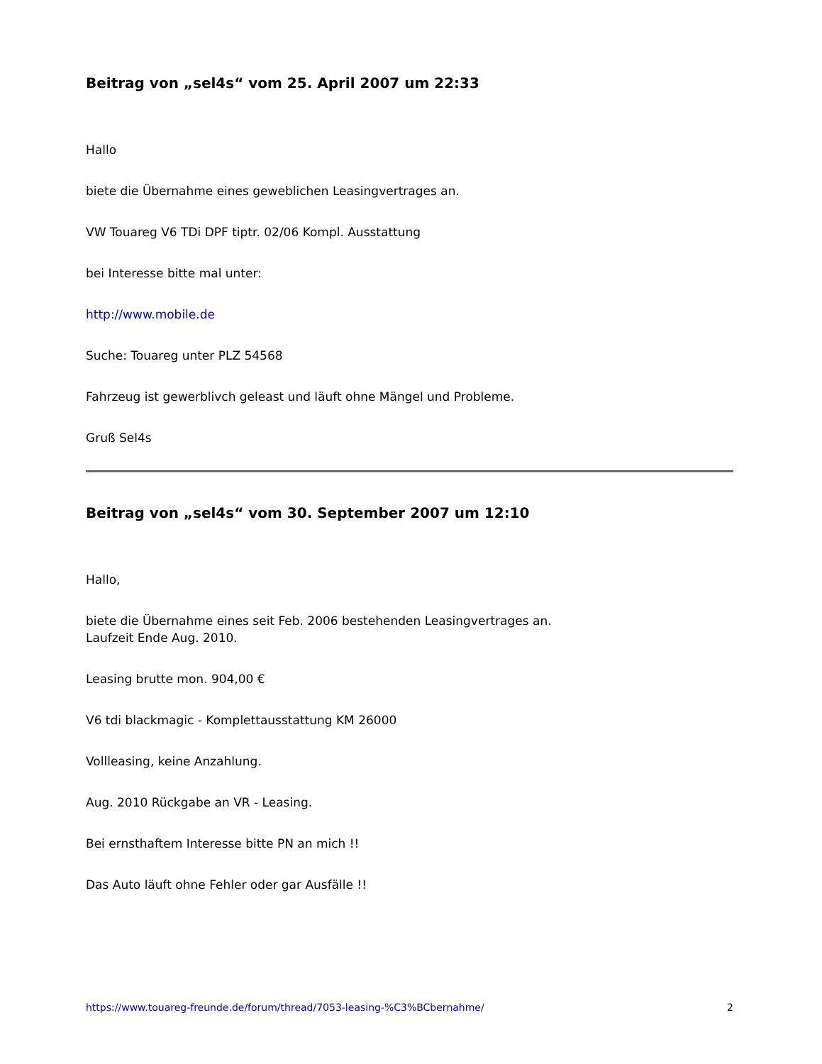Beitrag von „sel4s“ vom 25. April 2007 um 22:33
Hallo
biete die Übernahme eines geweblichen Leasingvertrages an.
VW Touareg V6 TDi DPF tiptr. 02/06 Kompl. Ausstattung
bei Interesse bitte mal unter:
http://www.mobile.de
Suche: Touareg unter PLZ 54568
Fahrzeug ist gewerblivch geleast und läuft ohne Mängel und Probleme.
Gruß Sel4s
Beitrag von „sel4s“ vom 30. September 2007 um 12:10
Hallo,
biete die Übernahme eines seit Feb. 2006 bestehenden Leasingvertrages an.
Laufzeit Ende Aug. 2010.
Leasing brutte mon. 904,00 €
V6 tdi blackmagic - Komplettausstattung KM 26000
Vollleasing, keine Anzahlung.
Aug. 2010 Rückgabe an VR - Leasing.
Bei ernsthaftem Interesse bitte PN an mich !!
Das Auto läuft ohne Fehler oder gar Ausfälle !!
https://www.touareg-freunde.de/forum/thread/7053-leasing-%C3%BCbernahme/ 2